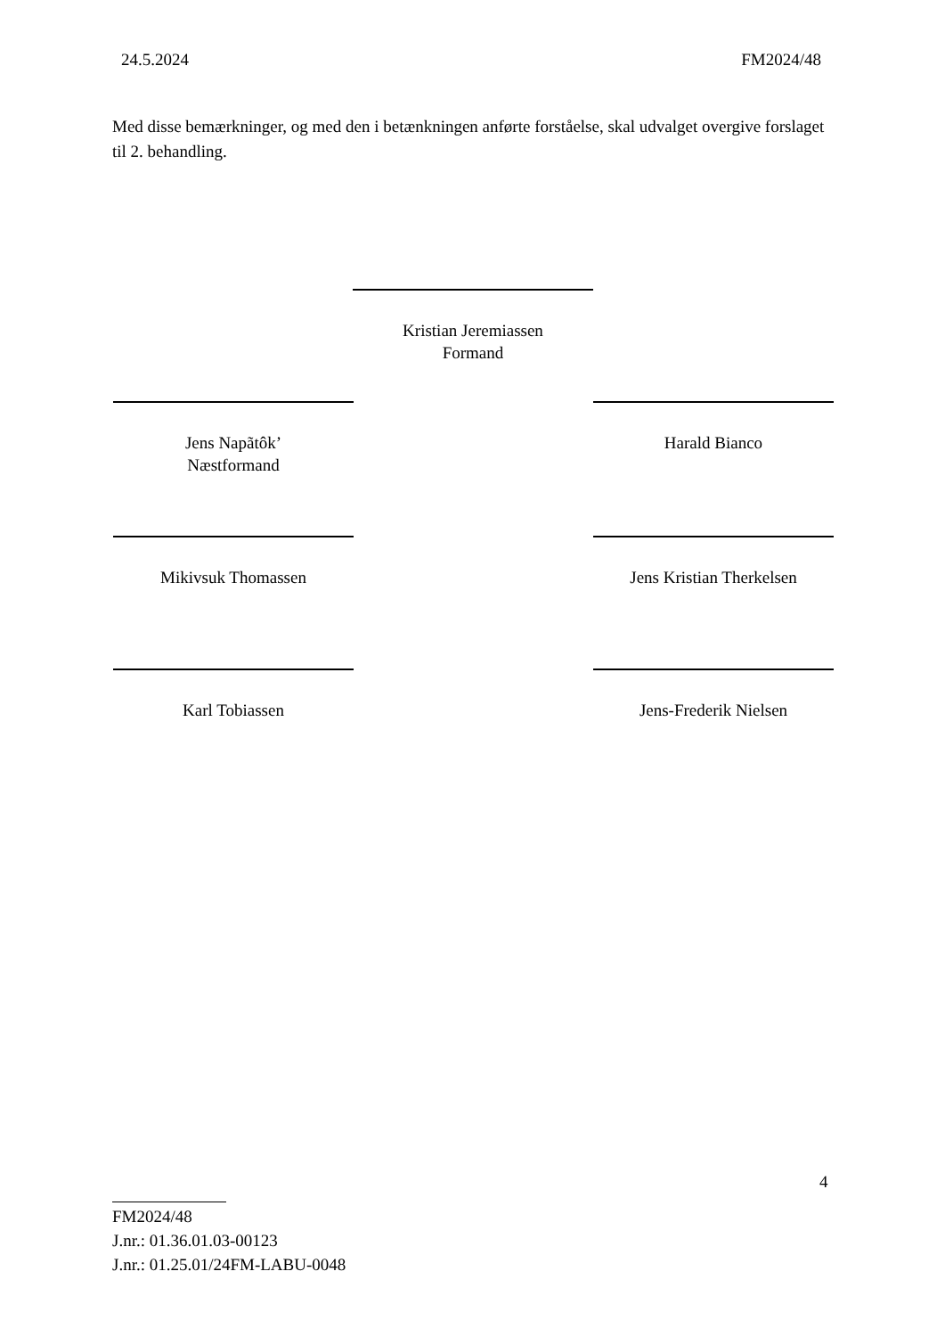24.5.2024 FM2024/48
Med disse bemærkninger, og med den i betænkningen anførte forståelse, skal udvalget overgive forslaget til 2. behandling.
Kristian Jeremiassen
Formand
Jens Napãtôk’
Næstformand
Harald Bianco
Mikivsuk Thomassen
Jens Kristian Therkelsen
Karl Tobiassen Jens-Frederik Nielsen
4
FM2024/48
J.nr.: 01.36.01.03-00123
J.nr.: 01.25.01/24FM-LABU-0048